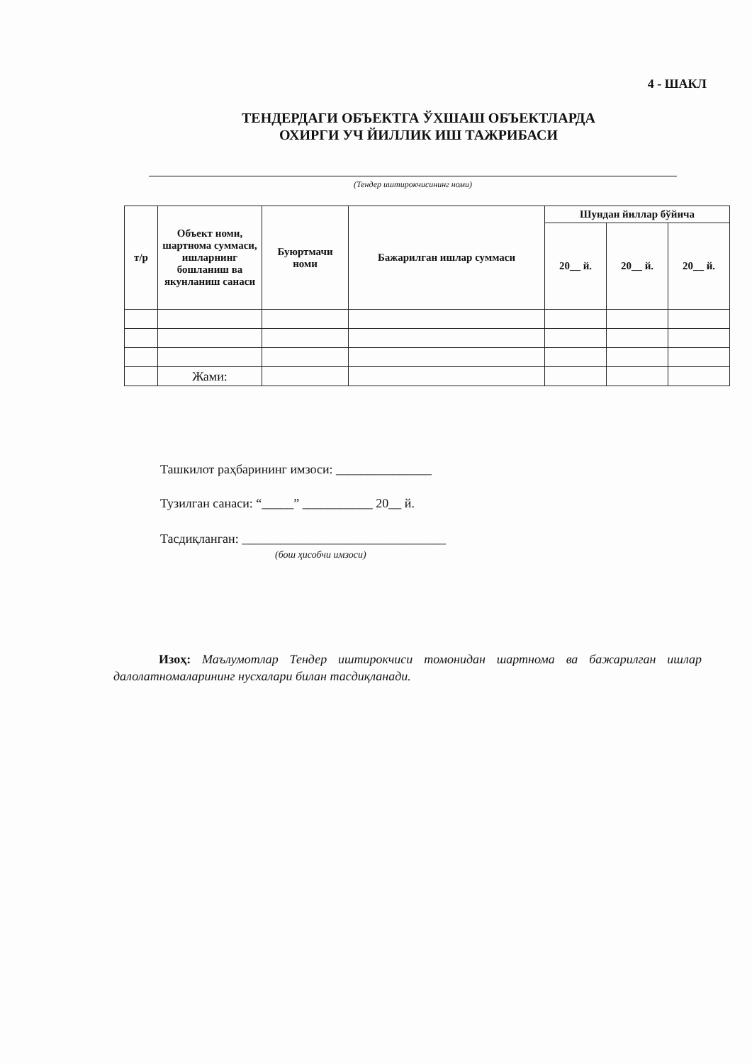4 - ШАКЛ
ТЕНДЕРДАГИ ОБЪЕКТГА ЎХШАШ ОБЪЕКТЛАРДА
ОХИРГИ УЧ ЙИЛЛИК ИШ ТАЖРИБАСИ
(Тендер иштирокчисининг номи)
| т/р | Объект номи, шартнома суммаси, ишларнинг бошланиш ва якунланиш санаси | Буюртмачи номи | Бажарилган ишлар суммаси | Шундан йиллар бўйича | | |
| --- | --- | --- | --- | --- | --- | --- |
| | | | | 20__ й. | 20__ й. | 20__ й. |
| | Жами: | | | | | |
Ташкилот раҳбарининг имзоси: _______________
Тузилган санаси: “_____” ___________ 20__ й.
Тасдиқланган: ________________________________
(бош ҳисобчи имзоси)
Изоҳ: Маълумотлар Тендер иштирокчиси томонидан шартнома ва бажарилган ишлар далолатномаларининг нусхалари билан тасдиқланади.